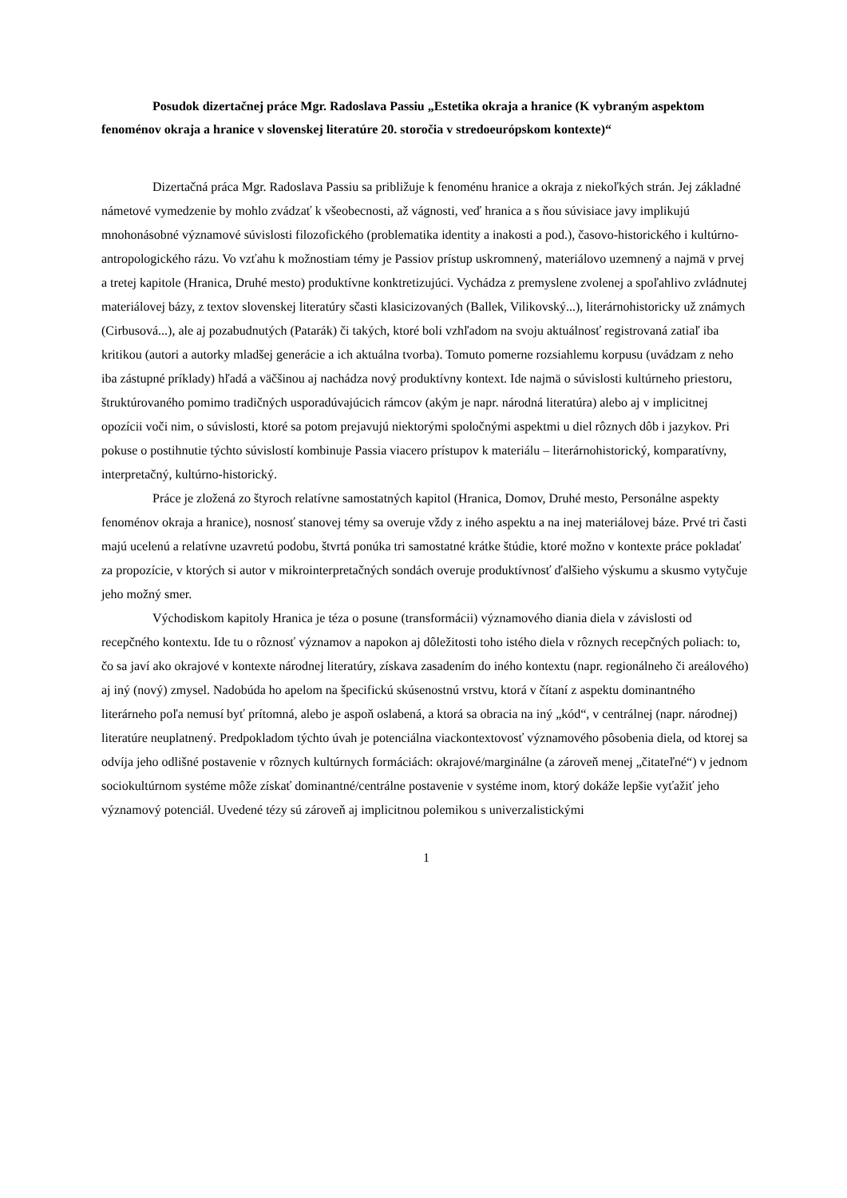Posudok dizertačnej práce Mgr. Radoslava Passiu „Estetika okraja a hranice (K vybraným aspektom fenoménov okraja a hranice v slovenskej literatúre 20. storočia v stredoeurópskom kontexte)“
Dizertačná práca Mgr. Radoslava Passiu sa približuje k fenoménu hranice a okraja z niekoľkých strán. Jej základné námetové vymedzenie by mohlo zvádzať k všeobecnosti, až vágnosti, veď hranica a s ňou súvisiace javy implikujú mnohonásobné významové súvislosti filozofického (problematika identity a inakosti a pod.), časovo-historického i kultúrno-antropologického rázu. Vo vzťahu k možnostiam témy je Passiov prístup uskromnený, materiálovo uzemnený a najmä v prvej a tretej kapitole (Hranica, Druhé mesto) produktívne konktretizujúci. Vychádza z premyslene zvolenej a spoľahlivo zvládnutej materiálovej bázy, z textov slovenskej literatúry sčasti klasicizovaných (Ballek, Vilikovský...), literárnohistoricky už známych (Cirbusová...), ale aj pozabudnutých (Patarák) či takých, ktoré boli vzhľadom na svoju aktuálnosť registrovaná zatiaľ iba kritikou (autori a autorky mladšej generácie a ich aktuálna tvorba). Tomuto pomerne rozsiahlemu korpusu (uvádzam z neho iba zástupné príklady) hľadá a väčšinou aj nachádza nový produktívny kontext. Ide najmä o súvislosti kultúrneho priestoru, štruktúrovaného pomimo tradičných usporadúvajúcich rámcov (akým je napr. národná literatúra) alebo aj v implicitnej opozícii voči nim, o súvislosti, ktoré sa potom prejavujú niektorými spoločnými aspektmi u diel rôznych dôb i jazykov. Pri pokuse o postihnutie týchto súvislostí kombinuje Passia viacero prístupov k materiálu – literárnohistorický, komparatívny, interpretačný, kultúrno-historický.
Práce je zložená zo štyroch relatívne samostatných kapitol (Hranica, Domov, Druhé mesto, Personálne aspekty fenoménov okraja a hranice), nosnosť stanovej témy sa overuje vždy z iného aspektu a na inej materiálovej báze. Prvé tri časti majú ucelenú a relatívne uzavretú podobu, štvrtá ponúka tri samostatné krátke štúdie, ktoré možno v kontexte práce pokladať za propozície, v ktorých si autor v mikrointerpretačných sondách overuje produktívnosť ďalšieho výskumu a skusmo vytyčuje jeho možný smer.
Východiskom kapitoly Hranica je téza o posune (transformácii) významového diania diela v závislosti od recepčného kontextu. Ide tu o rôznosť významov a napokon aj dôležitosti toho istého diela v rôznych recepčných poliach: to, čo sa javí ako okrajové v kontexte národnej literatúry, získava zasadením do iného kontextu (napr. regionálneho či areálového) aj iný (nový) zmysel. Nadobúda ho apelom na špecifickú skúsenostnú vrstvu, ktorá v čítaní z aspektu dominantného literárneho poľa nemusí byť prítomná, alebo je aspoň oslabená, a ktorá sa obracia na iný „kód“, v centrálnej (napr. národnej) literatúre neuplatnený. Predpokladom týchto úvah je potenciálna viackontextovosť významového pôsobenia diela, od ktorej sa odvíja jeho odlišné postavenie v rôznych kultúrnych formáciách: okrajové/marginálne (a zároveň menej „čitateľné“) v jednom sociokultúrnom systéme môže získať dominantné/centrálne postavenie v systéme inom, ktorý dokáže lepšie vyťažiť jeho významový potenciál. Uvedené tézy sú zároveň aj implicitnou polemikou s univerzalistickými
1